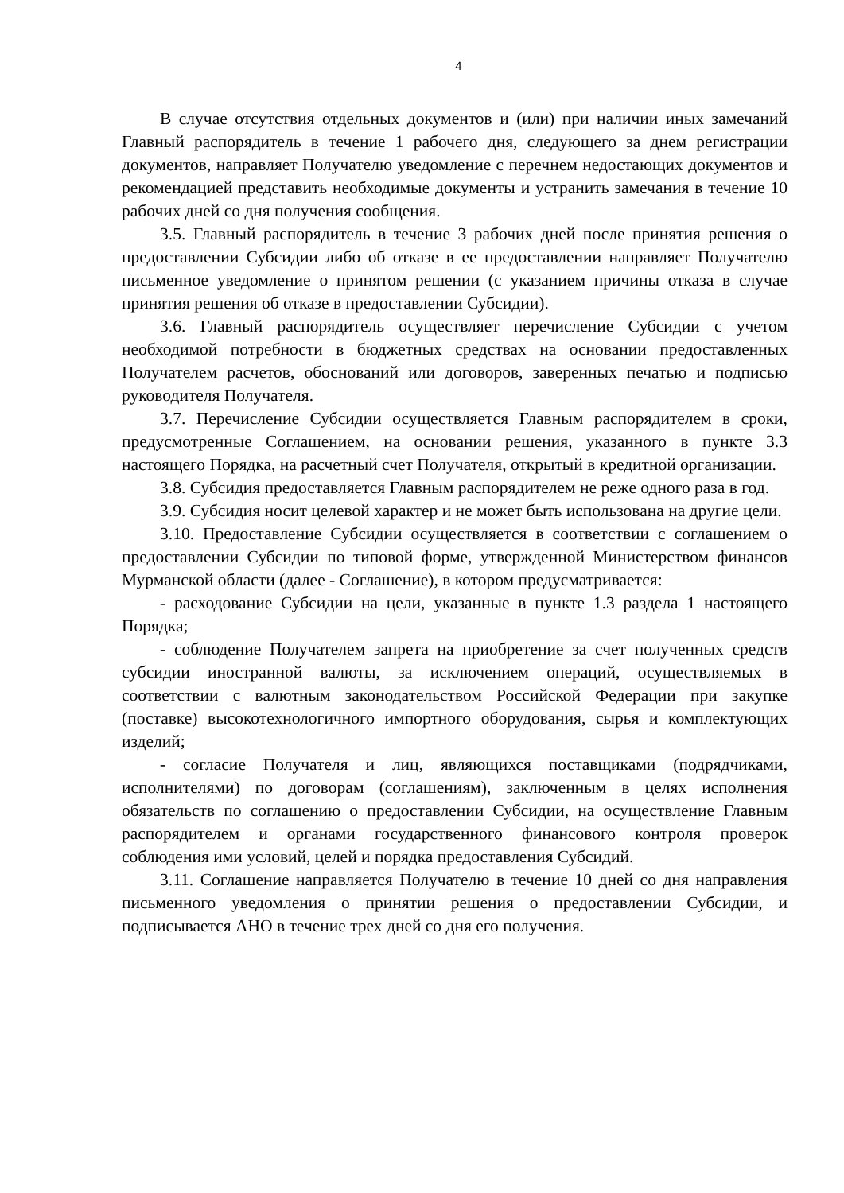4
В случае отсутствия отдельных документов и (или) при наличии иных замечаний Главный распорядитель в течение 1 рабочего дня, следующего за днем регистрации документов, направляет Получателю уведомление с перечнем недостающих документов и рекомендацией представить необходимые документы и устранить замечания в течение 10 рабочих дней со дня получения сообщения.
3.5. Главный распорядитель в течение 3 рабочих дней после принятия решения о предоставлении Субсидии либо об отказе в ее предоставлении направляет Получателю письменное уведомление о принятом решении (с указанием причины отказа в случае принятия решения об отказе в предоставлении Субсидии).
3.6. Главный распорядитель осуществляет перечисление Субсидии с учетом необходимой потребности в бюджетных средствах на основании предоставленных Получателем расчетов, обоснований или договоров, заверенных печатью и подписью руководителя Получателя.
3.7. Перечисление Субсидии осуществляется Главным распорядителем в сроки, предусмотренные Соглашением, на основании решения, указанного в пункте 3.3 настоящего Порядка, на расчетный счет Получателя, открытый в кредитной организации.
3.8. Субсидия предоставляется Главным распорядителем не реже одного раза в год.
3.9. Субсидия носит целевой характер и не может быть использована на другие цели.
3.10. Предоставление Субсидии осуществляется в соответствии с соглашением о предоставлении Субсидии по типовой форме, утвержденной Министерством финансов Мурманской области (далее - Соглашение), в котором предусматривается:
- расходование Субсидии на цели, указанные в пункте 1.3 раздела 1 настоящего Порядка;
- соблюдение Получателем запрета на приобретение за счет полученных средств субсидии иностранной валюты, за исключением операций, осуществляемых в соответствии с валютным законодательством Российской Федерации при закупке (поставке) высокотехнологичного импортного оборудования, сырья и комплектующих изделий;
- согласие Получателя и лиц, являющихся поставщиками (подрядчиками, исполнителями) по договорам (соглашениям), заключенным в целях исполнения обязательств по соглашению о предоставлении Субсидии, на осуществление Главным распорядителем и органами государственного финансового контроля проверок соблюдения ими условий, целей и порядка предоставления Субсидий.
3.11. Соглашение направляется Получателю в течение 10 дней со дня направления письменного уведомления о принятии решения о предоставлении Субсидии, и подписывается АНО в течение трех дней со дня его получения.